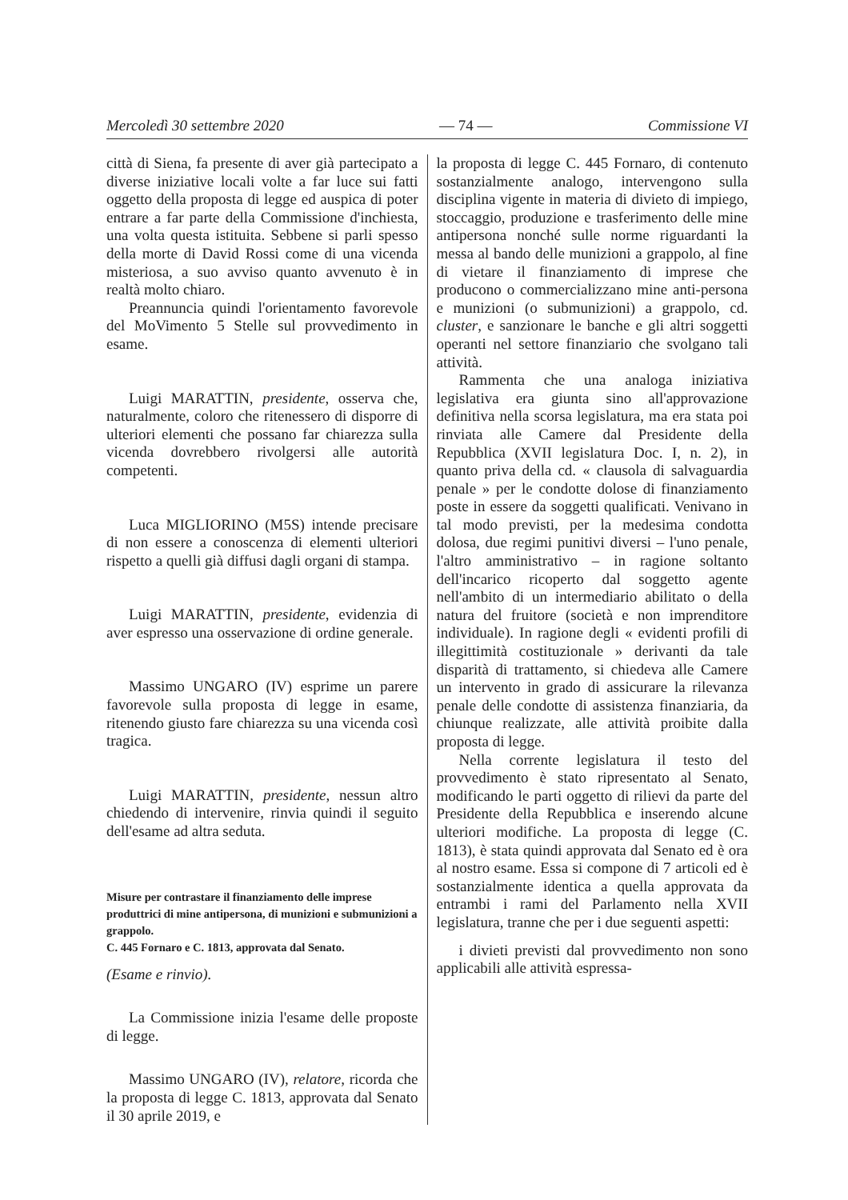Mercoledì 30 settembre 2020 — 74 — Commissione VI
città di Siena, fa presente di aver già partecipato a diverse iniziative locali volte a far luce sui fatti oggetto della proposta di legge ed auspica di poter entrare a far parte della Commissione d'inchiesta, una volta questa istituita. Sebbene si parli spesso della morte di David Rossi come di una vicenda misteriosa, a suo avviso quanto avvenuto è in realtà molto chiaro.
Preannuncia quindi l'orientamento favorevole del MoVimento 5 Stelle sul provvedimento in esame.
Luigi MARATTIN, presidente, osserva che, naturalmente, coloro che ritenessero di disporre di ulteriori elementi che possano far chiarezza sulla vicenda dovrebbero rivolgersi alle autorità competenti.
Luca MIGLIORINO (M5S) intende precisare di non essere a conoscenza di elementi ulteriori rispetto a quelli già diffusi dagli organi di stampa.
Luigi MARATTIN, presidente, evidenzia di aver espresso una osservazione di ordine generale.
Massimo UNGARO (IV) esprime un parere favorevole sulla proposta di legge in esame, ritenendo giusto fare chiarezza su una vicenda così tragica.
Luigi MARATTIN, presidente, nessun altro chiedendo di intervenire, rinvia quindi il seguito dell'esame ad altra seduta.
Misure per contrastare il finanziamento delle imprese produttrici di mine antipersona, di munizioni e submunizioni a grappolo.
C. 445 Fornaro e C. 1813, approvata dal Senato.
(Esame e rinvio).
La Commissione inizia l'esame delle proposte di legge.
Massimo UNGARO (IV), relatore, ricorda che la proposta di legge C. 1813, approvata dal Senato il 30 aprile 2019, e
la proposta di legge C. 445 Fornaro, di contenuto sostanzialmente analogo, intervengono sulla disciplina vigente in materia di divieto di impiego, stoccaggio, produzione e trasferimento delle mine antipersona nonché sulle norme riguardanti la messa al bando delle munizioni a grappolo, al fine di vietare il finanziamento di imprese che producono o commercializzano mine anti-persona e munizioni (o submunizioni) a grappolo, cd. cluster, e sanzionare le banche e gli altri soggetti operanti nel settore finanziario che svolgano tali attività.
Rammenta che una analoga iniziativa legislativa era giunta sino all'approvazione definitiva nella scorsa legislatura, ma era stata poi rinviata alle Camere dal Presidente della Repubblica (XVII legislatura Doc. I, n. 2), in quanto priva della cd. « clausola di salvaguardia penale » per le condotte dolose di finanziamento poste in essere da soggetti qualificati. Venivano in tal modo previsti, per la medesima condotta dolosa, due regimi punitivi diversi – l'uno penale, l'altro amministrativo – in ragione soltanto dell'incarico ricoperto dal soggetto agente nell'ambito di un intermediario abilitato o della natura del fruitore (società e non imprenditore individuale). In ragione degli « evidenti profili di illegittimità costituzionale » derivanti da tale disparità di trattamento, si chiedeva alle Camere un intervento in grado di assicurare la rilevanza penale delle condotte di assistenza finanziaria, da chiunque realizzate, alle attività proibite dalla proposta di legge.
Nella corrente legislatura il testo del provvedimento è stato ripresentato al Senato, modificando le parti oggetto di rilievi da parte del Presidente della Repubblica e inserendo alcune ulteriori modifiche. La proposta di legge (C. 1813), è stata quindi approvata dal Senato ed è ora al nostro esame. Essa si compone di 7 articoli ed è sostanzialmente identica a quella approvata da entrambi i rami del Parlamento nella XVII legislatura, tranne che per i due seguenti aspetti:
i divieti previsti dal provvedimento non sono applicabili alle attività espressa-